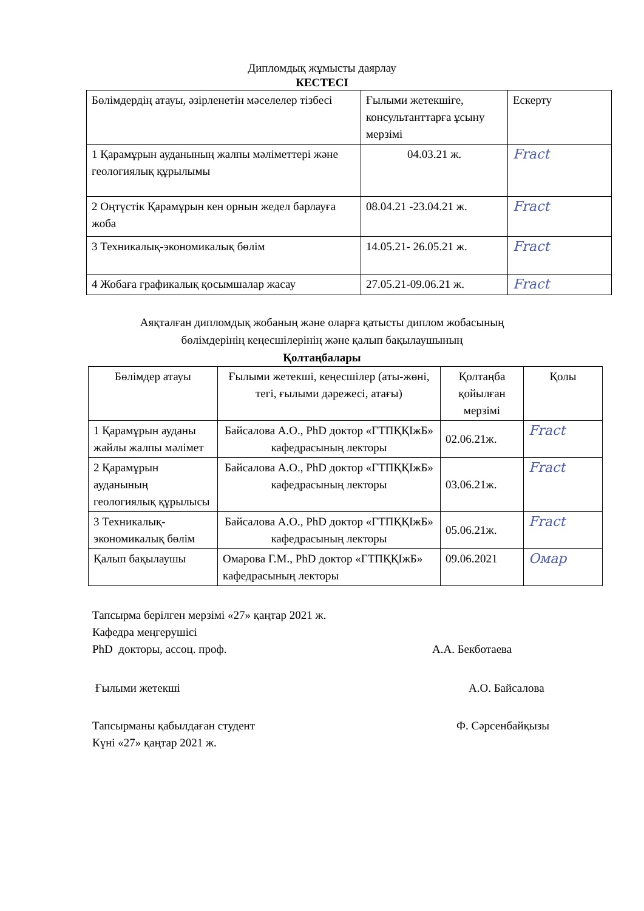Дипломдық жұмысты даярлау
КЕСТЕСІ
| Бөлімдердің атауы, әзірленетін мәселелер тізбесі | Ғылыми жетекшіге, консультанттарға ұсыну мерзімі | Ескерту |
| --- | --- | --- |
| 1 Қарамұрын ауданының жалпы мәліметтері және геологиялық құрылымы | 04.03.21 ж. | Fract |
| 2 Оңтүстік Қарамұрын кен орнын жедел барлауға жоба | 08.04.21 -23.04.21 ж. | Fract |
| 3 Техникалық-экономикалық бөлім | 14.05.21- 26.05.21 ж. | Fract |
| 4 Жобаға графикалық қосымшалар жасау | 27.05.21-09.06.21 ж. | Fract |
Аяқталған дипломдық жобаның және оларға қатысты диплом жобасының
бөлімдерінің кеңесшілерінің және қалып бақылаушының
Қолтаңбалары
| Бөлімдер атауы | Ғылыми жетекші, кеңесшілер (аты-жөні, тегі, ғылыми дәрежесі, атағы) | Қолтаңба қойылған мерзімі | Қолы |
| --- | --- | --- | --- |
| 1 Қарамұрын ауданы жайлы жалпы мәлімет | Байсалова А.О., PhD доктор «ГТПҚҚІжБ» кафедрасының лекторы | 02.06.21ж. | Fract |
| 2 Қарамұрын ауданының геологиялық құрылысы | Байсалова А.О., PhD доктор «ГТПҚҚІжБ» кафедрасының лекторы | 03.06.21ж. | Fract |
| 3 Техникалық-экономикалық бөлім | Байсалова А.О., PhD доктор «ГТПҚҚІжБ» кафедрасының лекторы | 05.06.21ж. | Fract |
| Қалып бақылаушы | Омарова Г.М., PhD доктор «ГТПҚҚІжБ» кафедрасының лекторы | 09.06.2021 | Омар |
Тапсырма берілген мерзімі «27» қаңтар 2021 ж.
Кафедра меңгерушісі
PhD докторы, ассоц. проф. А.А. Бекботаева
Ғылыми жетекші А.О. Байсалова
Тапсырманы қабылдаған студент Ф. Сәрсенбайқызы
Күні «27» қаңтар 2021 ж.